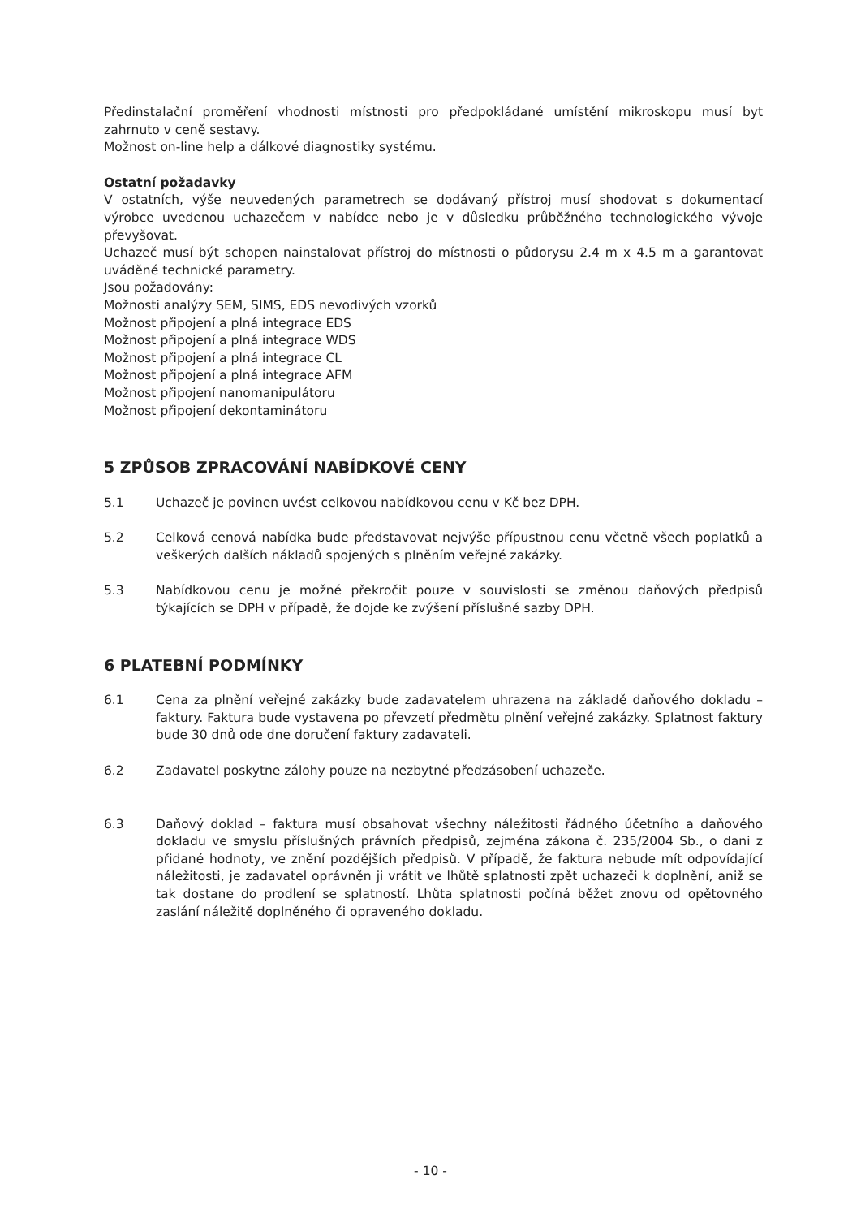Předinstalační proměření vhodnosti místnosti pro předpokládané umístění mikroskopu musí byt zahrnuto v ceně sestavy.
Možnost on-line help a dálkové diagnostiky systému.
Ostatní požadavky
V ostatních, výše neuvedených parametrech se dodávaný přístroj musí shodovat s dokumentací výrobce uvedenou uchazečem v nabídce nebo je v důsledku průběžného technologického vývoje převyšovat.
Uchazeč musí být schopen nainstalovat přístroj do místnosti o půdorysu 2.4 m x 4.5 m a garantovat uváděné technické parametry.
Jsou požadovány:
Možnosti analýzy SEM, SIMS, EDS nevodivých vzorků
Možnost připojení a plná integrace EDS
Možnost připojení a plná integrace WDS
Možnost připojení a plná integrace CL
Možnost připojení a plná integrace AFM
Možnost připojení nanomanipulátoru
Možnost připojení dekontaminátoru
5 ZPŮSOB ZPRACOVÁNÍ NABÍDKOVÉ CENY
5.1 Uchazeč je povinen uvést celkovou nabídkovou cenu v Kč bez DPH.
5.2 Celková cenová nabídka bude představovat nejvýše přípustnou cenu včetně všech poplatků a veškerých dalších nákladů spojených s plněním veřejné zakázky.
5.3 Nabídkovou cenu je možné překročit pouze v souvislosti se změnou daňových předpisů týkajících se DPH v případě, že dojde ke zvýšení příslušné sazby DPH.
6 PLATEBNÍ PODMÍNKY
6.1 Cena za plnění veřejné zakázky bude zadavatelem uhrazena na základě daňového dokladu – faktury. Faktura bude vystavena po převzetí předmětu plnění veřejné zakázky. Splatnost faktury bude 30 dnů ode dne doručení faktury zadavateli.
6.2 Zadavatel poskytne zálohy pouze na nezbytné předzásobení uchazeče.
6.3 Daňový doklad – faktura musí obsahovat všechny náležitosti řádného účetního a daňového dokladu ve smyslu příslušných právních předpisů, zejména zákona č. 235/2004 Sb., o dani z přidané hodnoty, ve znění pozdějších předpisů. V případě, že faktura nebude mít odpovídající náležitosti, je zadavatel oprávněn ji vrátit ve lhůtě splatnosti zpět uchazeči k doplnění, aniž se tak dostane do prodlení se splatností. Lhůta splatnosti počíná běžet znovu od opětovného zaslání náležitě doplněného či opraveného dokladu.
- 10 -